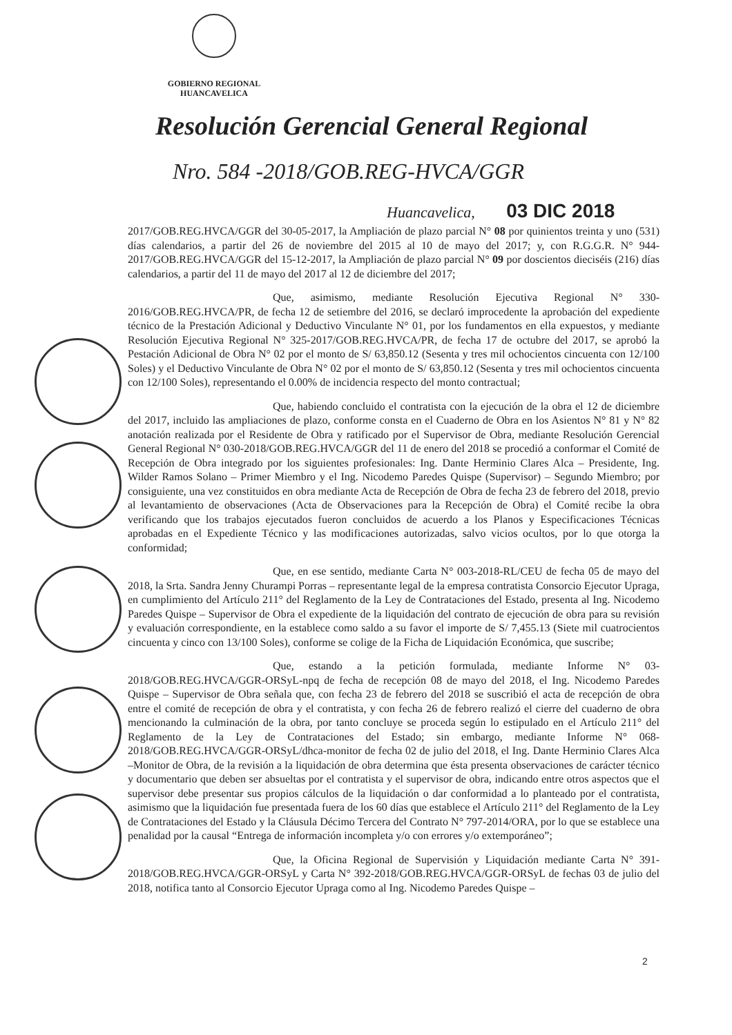GOBIERNO REGIONAL
HUANCAVELICA
Resolución Gerencial General Regional
Nro. 584 -2018/GOB.REG-HVCA/GGR
Huancavelica, 03 DIC 2018
2017/GOB.REG.HVCA/GGR del 30-05-2017, la Ampliación de plazo parcial N° 08 por quinientos treinta y uno (531) días calendarios, a partir del 26 de noviembre del 2015 al 10 de mayo del 2017; y, con R.G.G.R. N° 944-2017/GOB.REG.HVCA/GGR del 15-12-2017, la Ampliación de plazo parcial N° 09 por doscientos dieciséis (216) días calendarios, a partir del 11 de mayo del 2017 al 12 de diciembre del 2017;
Que, asimismo, mediante Resolución Ejecutiva Regional N° 330-2016/GOB.REG.HVCA/PR, de fecha 12 de setiembre del 2016, se declaró improcedente la aprobación del expediente técnico de la Prestación Adicional y Deductivo Vinculante N° 01, por los fundamentos en ella expuestos, y mediante Resolución Ejecutiva Regional N° 325-2017/GOB.REG.HVCA/PR, de fecha 17 de octubre del 2017, se aprobó la Pestación Adicional de Obra N° 02 por el monto de S/ 63,850.12 (Sesenta y tres mil ochocientos cincuenta con 12/100 Soles) y el Deductivo Vinculante de Obra N° 02 por el monto de S/ 63,850.12 (Sesenta y tres mil ochocientos cincuenta con 12/100 Soles), representando el 0.00% de incidencia respecto del monto contractual;
Que, habiendo concluido el contratista con la ejecución de la obra el 12 de diciembre del 2017, incluido las ampliaciones de plazo, conforme consta en el Cuaderno de Obra en los Asientos N° 81 y N° 82 anotación realizada por el Residente de Obra y ratificado por el Supervisor de Obra, mediante Resolución Gerencial General Regional N° 030-2018/GOB.REG.HVCA/GGR del 11 de enero del 2018 se procedió a conformar el Comité de Recepción de Obra integrado por los siguientes profesionales: Ing. Dante Herminio Clares Alca – Presidente, Ing. Wilder Ramos Solano – Primer Miembro y el Ing. Nicodemo Paredes Quispe (Supervisor) – Segundo Miembro; por consiguiente, una vez constituidos en obra mediante Acta de Recepción de Obra de fecha 23 de febrero del 2018, previo al levantamiento de observaciones (Acta de Observaciones para la Recepción de Obra) el Comité recibe la obra verificando que los trabajos ejecutados fueron concluidos de acuerdo a los Planos y Especificaciones Técnicas aprobadas en el Expediente Técnico y las modificaciones autorizadas, salvo vicios ocultos, por lo que otorga la conformidad;
Que, en ese sentido, mediante Carta N° 003-2018-RL/CEU de fecha 05 de mayo del 2018, la Srta. Sandra Jenny Churampi Porras – representante legal de la empresa contratista Consorcio Ejecutor Upraga, en cumplimiento del Artículo 211° del Reglamento de la Ley de Contrataciones del Estado, presenta al Ing. Nicodemo Paredes Quispe – Supervisor de Obra el expediente de la liquidación del contrato de ejecución de obra para su revisión y evaluación correspondiente, en la establece como saldo a su favor el importe de S/ 7,455.13 (Siete mil cuatrocientos cincuenta y cinco con 13/100 Soles), conforme se colige de la Ficha de Liquidación Económica, que suscribe;
Que, estando a la petición formulada, mediante Informe N° 03-2018/GOB.REG.HVCA/GGR-ORSyL-npq de fecha de recepción 08 de mayo del 2018, el Ing. Nicodemo Paredes Quispe – Supervisor de Obra señala que, con fecha 23 de febrero del 2018 se suscribió el acta de recepción de obra entre el comité de recepción de obra y el contratista, y con fecha 26 de febrero realizó el cierre del cuaderno de obra mencionando la culminación de la obra, por tanto concluye se proceda según lo estipulado en el Artículo 211° del Reglamento de la Ley de Contrataciones del Estado; sin embargo, mediante Informe N° 068-2018/GOB.REG.HVCA/GGR-ORSyL/dhca-monitor de fecha 02 de julio del 2018, el Ing. Dante Herminio Clares Alca –Monitor de Obra, de la revisión a la liquidación de obra determina que ésta presenta observaciones de carácter técnico y documentario que deben ser absueltas por el contratista y el supervisor de obra, indicando entre otros aspectos que el supervisor debe presentar sus propios cálculos de la liquidación o dar conformidad a lo planteado por el contratista, asimismo que la liquidación fue presentada fuera de los 60 días que establece el Artículo 211° del Reglamento de la Ley de Contrataciones del Estado y la Cláusula Décimo Tercera del Contrato N° 797-2014/ORA, por lo que se establece una penalidad por la causal “Entrega de información incompleta y/o con errores y/o extemporáneo”;
Que, la Oficina Regional de Supervisión y Liquidación mediante Carta N° 391-2018/GOB.REG.HVCA/GGR-ORSyL y Carta N° 392-2018/GOB.REG.HVCA/GGR-ORSyL de fechas 03 de julio del 2018, notifica tanto al Consorcio Ejecutor Upraga como al Ing. Nicodemo Paredes Quispe –
2